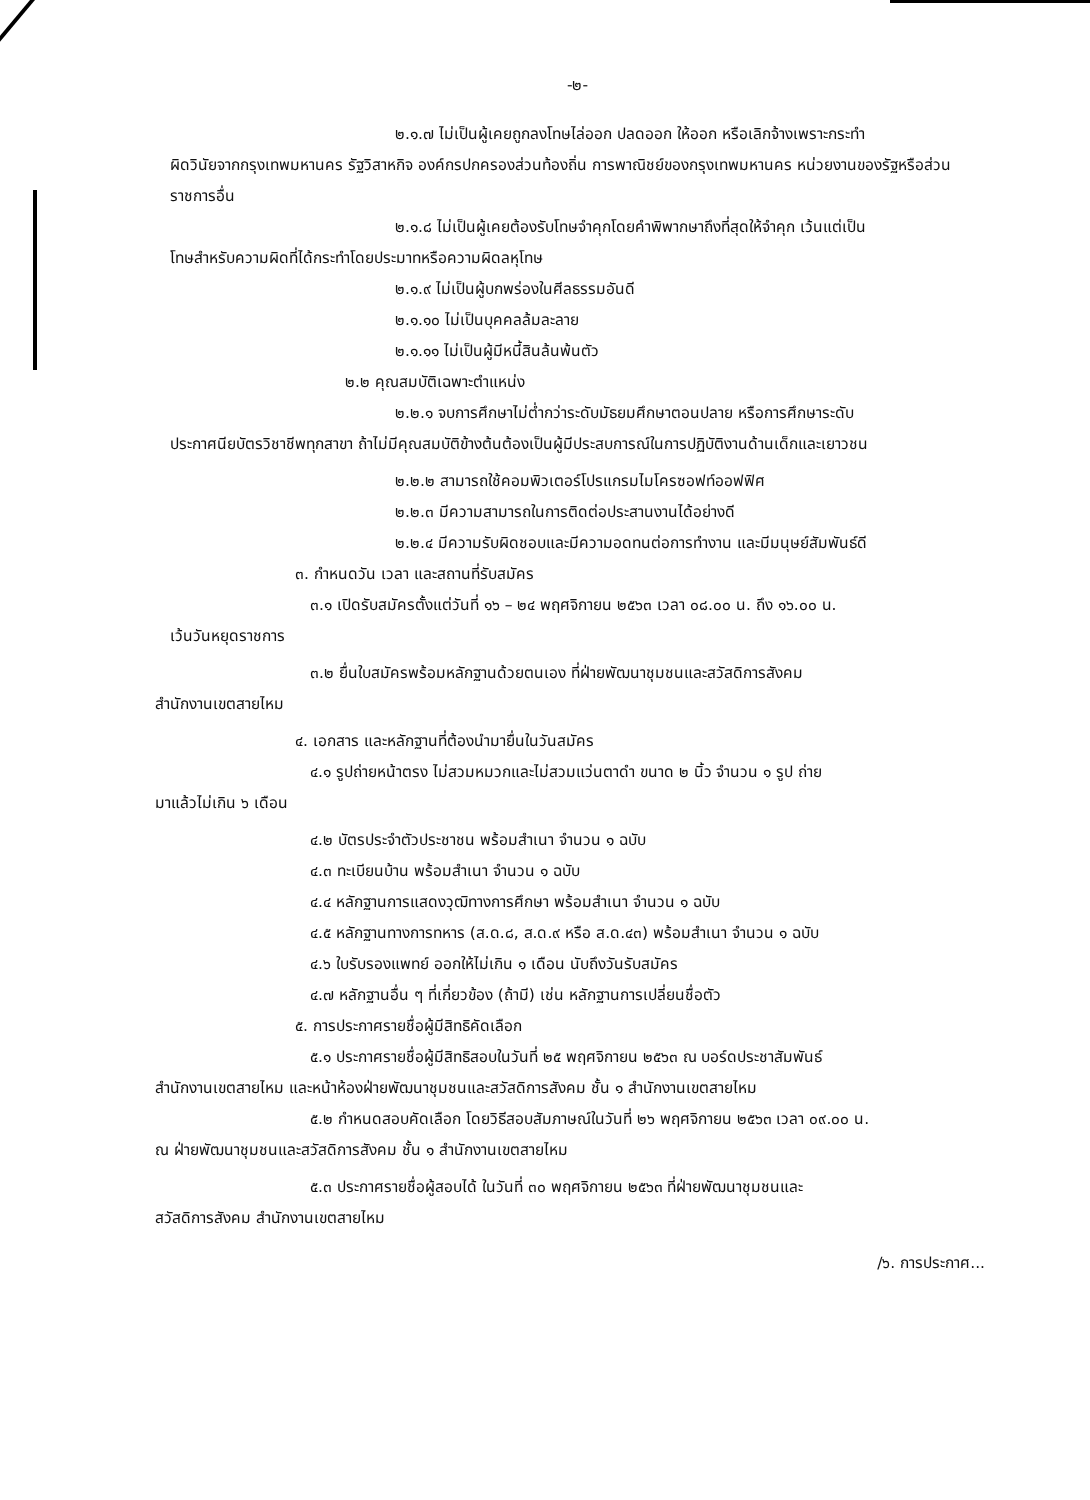-๒-
๒.๑.๗ ไม่เป็นผู้เคยถูกลงโทษไล่ออก ปลดออก ให้ออก หรือเลิกจ้างเพราะกระทำ
ผิดวินัยจากกรุงเทพมหานคร รัฐวิสาหกิจ องค์กรปกครองส่วนท้องถิ่น การพาณิชย์ของกรุงเทพมหานคร หน่วยงานของรัฐหรือส่วนราชการอื่น
๒.๑.๘ ไม่เป็นผู้เคยต้องรับโทษจำคุกโดยคำพิพากษาถึงที่สุดให้จำคุก เว้นแต่เป็น
โทษสำหรับความผิดที่ได้กระทำโดยประมาทหรือความผิดลหุโทษ
๒.๑.๙ ไม่เป็นผู้บกพร่องในศีลธรรมอันดี
๒.๑.๑๐ ไม่เป็นบุคคลล้มละลาย
๒.๑.๑๑ ไม่เป็นผู้มีหนี้สินล้นพ้นตัว
๒.๒ คุณสมบัติเฉพาะตำแหน่ง
๒.๒.๑ จบการศึกษาไม่ต่ำกว่าระดับมัธยมศึกษาตอนปลาย หรือการศึกษาระดับ
ประกาศนียบัตรวิชาชีพทุกสาขา ถ้าไม่มีคุณสมบัติข้างต้นต้องเป็นผู้มีประสบการณ์ในการปฏิบัติงานด้านเด็กและเยาวชน
๒.๒.๒ สามารถใช้คอมพิวเตอร์โปรแกรมไมโครซอฟท์ออฟฟิศ
๒.๒.๓ มีความสามารถในการติดต่อประสานงานได้อย่างดี
๒.๒.๔ มีความรับผิดชอบและมีความอดทนต่อการทำงาน และมีมนุษย์สัมพันธ์ดี
๓. กำหนดวัน เวลา และสถานที่รับสมัคร
๓.๑ เปิดรับสมัครตั้งแต่วันที่ ๑๖ – ๒๔ พฤศจิกายน ๒๕๖๓ เวลา ๐๘.๐๐ น. ถึง ๑๖.๐๐ น.
เว้นวันหยุดราชการ
๓.๒ ยื่นใบสมัครพร้อมหลักฐานด้วยตนเอง ที่ฝ่ายพัฒนาชุมชนและสวัสดิการสังคม
สำนักงานเขตสายไหม
๔. เอกสาร และหลักฐานที่ต้องนำมายื่นในวันสมัคร
๔.๑ รูปถ่ายหน้าตรง ไม่สวมหมวกและไม่สวมแว่นตาดำ ขนาด ๒ นิ้ว จำนวน ๑ รูป ถ่าย
มาแล้วไม่เกิน ๖ เดือน
๔.๒ บัตรประจำตัวประชาชน พร้อมสำเนา จำนวน ๑ ฉบับ
๔.๓ ทะเบียนบ้าน พร้อมสำเนา จำนวน ๑ ฉบับ
๔.๔ หลักฐานการแสดงวุฒิทางการศึกษา พร้อมสำเนา จำนวน ๑ ฉบับ
๔.๕ หลักฐานทางการทหาร (ส.ด.๘, ส.ด.๙ หรือ ส.ด.๔๓) พร้อมสำเนา จำนวน ๑ ฉบับ
๔.๖ ใบรับรองแพทย์ ออกให้ไม่เกิน ๑ เดือน นับถึงวันรับสมัคร
๔.๗ หลักฐานอื่น ๆ ที่เกี่ยวข้อง (ถ้ามี) เช่น หลักฐานการเปลี่ยนชื่อตัว
๕. การประกาศรายชื่อผู้มีสิทธิคัดเลือก
๕.๑ ประกาศรายชื่อผู้มีสิทธิสอบในวันที่ ๒๕ พฤศจิกายน ๒๕๖๓ ณ บอร์ดประชาสัมพันธ์
สำนักงานเขตสายไหม และหน้าห้องฝ่ายพัฒนาชุมชนและสวัสดิการสังคม ชั้น ๑ สำนักงานเขตสายไหม
๕.๒ กำหนดสอบคัดเลือก โดยวิธีสอบสัมภาษณ์ในวันที่ ๒๖ พฤศจิกายน ๒๕๖๓ เวลา ๐๙.๐๐ น.
ณ ฝ่ายพัฒนาชุมชนและสวัสดิการสังคม ชั้น ๑ สำนักงานเขตสายไหม
๕.๓ ประกาศรายชื่อผู้สอบได้ ในวันที่ ๓๐ พฤศจิกายน ๒๕๖๓ ที่ฝ่ายพัฒนาชุมชนและ
สวัสดิการสังคม สำนักงานเขตสายไหม
/๖. การประกาศ...